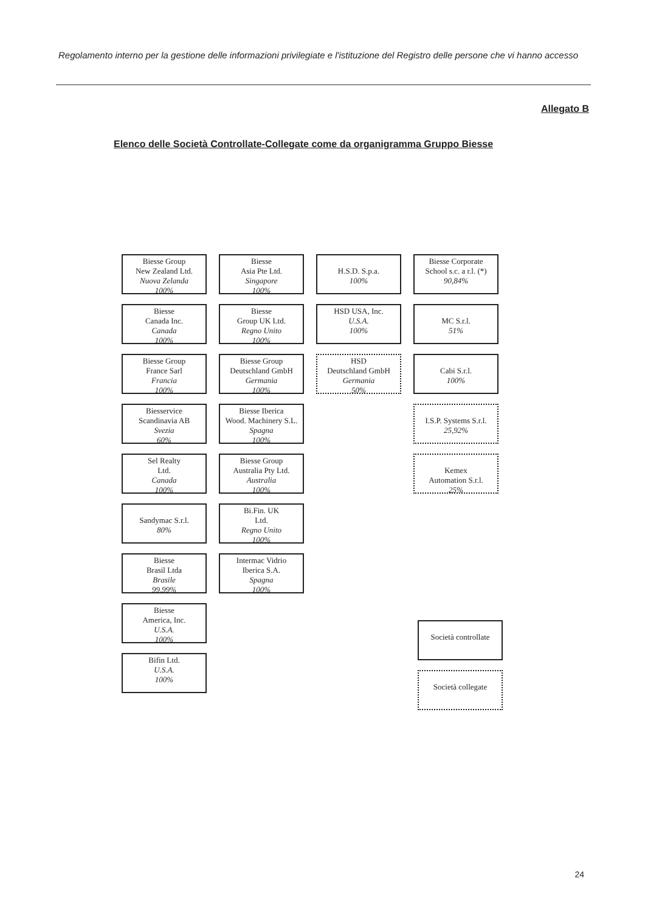Regolamento interno per la gestione delle informazioni privilegiate e l'istituzione del Registro delle persone che vi hanno accesso
Allegato B
Elenco delle Società Controllate-Collegate come da organigramma Gruppo Biesse
Biesse Group
New Zealand Ltd.
Nuova Zelanda
100%
Biesse
Canada Inc.
Canada
100%
Biesse Group
France Sarl
Francia
100%
Biesservice
Scandinavia AB
Svezia
60%
Sel Realty
Ltd.
Canada
100%
Sandymac S.r.l.
80%
Biesse
Brasil Ltda
Brasile
99,99%
Biesse
America, Inc.
U.S.A.
100%
Bifin Ltd.
U.S.A.
100%
Biesse
Asia Pte Ltd.
Singapore
100%
Biesse
Group UK Ltd.
Regno Unito
100%
Biesse Group
Deutschland GmbH
Germania
100%
Biesse Iberica
Wood. Machinery S.L.
Spagna
100%
Biesse Group
Australia Pty Ltd.
Australia
100%
Bi.Fin. UK
Ltd.
Regno Unito
100%
Intermac Vidrio
Iberica S.A.
Spagna
100%
H.S.D. S.p.a.
100%
HSD USA, Inc.
U.S.A.
100%
HSD
Deutschland GmbH
Germania
50%
Biesse Corporate
School s.c. a r.l. (*)
90,84%
MC S.r.l.
51%
Cabi S.r.l.
100%
I.S.P. Systems S.r.l.
25,92%
Kemex
Automation S.r.l.
25%
Società controllate
Società collegate
24